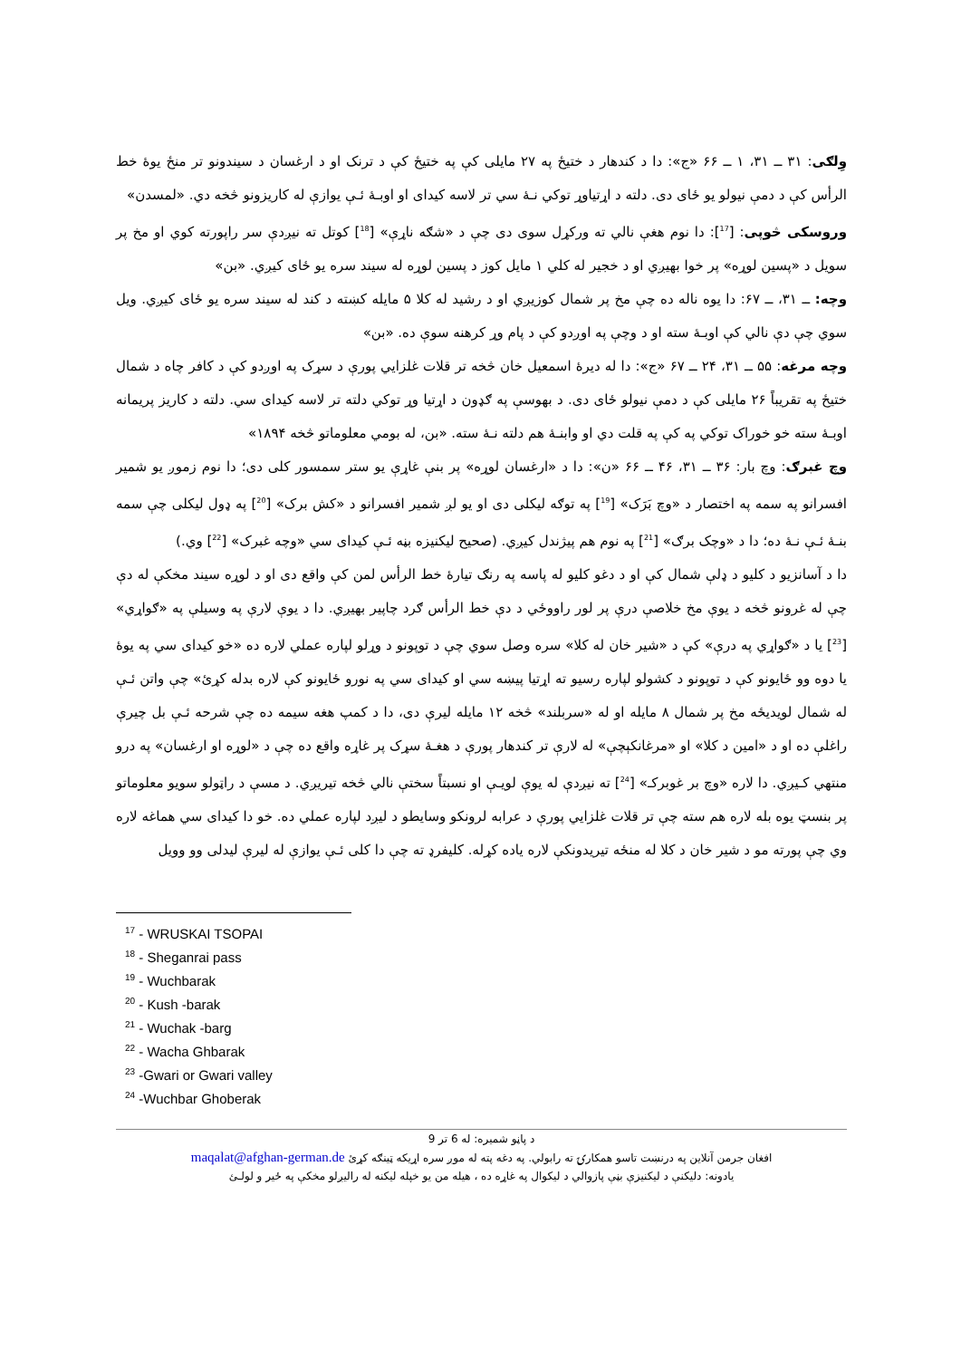وِلګی: ۳۱ ــ ۳۱، ۱ ــ ۶۶ «ج»: دا د کندهار د ختیځ په ۲۷ مایلی کې په ختیځ کې د ترنک او د ارغسان د سیندونو تر منځ یوهٔ خط الرأس کې د دمې نیولو یو ځای دی. دلته د اړتیاوړ توکي نـهٔ سي تر لاسه کیدای او اوبـهٔ ئـې یوازې له کاریزونو څخه دي. «لمسدن»
وروسکی څوپی: [<sup>17</sup>]: دا نوم هغې نالي ته ورکړل سوی دی چې د «شګه ناړې» [<sup>18</sup>] کوتل ته نیږدې سر راپورته کوي او مخ پر سویل د «پسین لوړه» پر خوا بهیږي او د خجیر له کلي ۱ مایل کوز د پسین لوړه له سیند سره یو ځای کیږي. «بن»
وچه: ــ ۳۱، ــ ۶۷: دا یوه ناله ده چې مخ پر شمال کوزیږي او د رشید له کلا ۵ مایله کښته د کند له سیند سره یو ځای کیږي. ویل سوي چې دې نالي کې اوبـهٔ سته او د وچې په اوږدو کې د پام وړ کرهنه سوې ده. «بن»
وچه مرغه: ۵۵ ــ ۳۱، ۲۴ ــ ۶۷ «ج»: دا له دیرهٔ اسمعیل خان څخه تر قلات غلزایي پورې د سړک په اوږدو کې د کافر چاه د شمال ختیځ په تقریباً ۲۶ مایلی کې د دمې نیولو ځای دی. د بهوسې په ګډون د اړتیا وړ توکي دلته تر لاسه کیدای سي. دلته د کاریز پریمانه اوبـهٔ سته خو خوراک توکي په کې په قلت دي او وابنـهٔ هم دلته نـهٔ سته. «بن، له بومي معلوماتو څخه ۱۸۹۴»
وچ غبرګ: وچ بار: ۳۶ ــ ۳۱، ۴۶ ــ ۶۶ «ن»: دا د «ارغسان لوړه» پر بنې غاړې یو ستر سمسور کلی دی؛ دا نوم زموږ یو شمیر افسرانو په سمه په اختصار د «وچ بَرَک» [<sup>19</sup>] په توګه لیکلی دی او یو لږ شمیر افسرانو د «کش برک» [<sup>20</sup>] په ډول لیکلی چې سمه بنـهٔ ئـې نـهٔ ده؛ دا د «وچک برګ» [<sup>21</sup>] په نوم هم پیژندل کیږي. (صحیح لیکنیزه بڼه ئـې کیدای سي «وچه غبرک» [<sup>22</sup>] وي.)
دا د آسانزیو د کلیو د ډلې شمال کې او د دغو کلیو له پاسه په رنګ تیارهٔ خط الرأس لمن کې واقع دی او د لوړه سیند مخکې له دې چې له غرونو څخه د یوې مخ خلاصې درې پر لور راووځي د دې خط الرأس ګرد چاپیر بهیږي. دا د یوې لارې په وسیلې په «ګواړي» [<sup>23</sup>] یا د «ګواړي په درې» کې د «شیر خان له کلا» سره وصل سوي چې د توپونو د وړلو لپاره عملي لاره ده «خو کیدای سي په یوهٔ یا دوه وو ځایونو کې د توپونو د کشولو لپاره رسیو ته اړتیا پیښه سي او کیدای سي په نورو ځایونو کې لاره بدله کړئ» چې واتن ئـې له شمال لویدیځه مخ پر شمال ۸ مایله او له «سربلند» څخه ۱۲ مایله لیرې دی، دا د کمپ هغه سیمه ده چې شرحه ئـې بل چیرې راغلې ده او د «امین د کلا» او «مرغانکېچې» له لارې تر کندهار پورې د هغـهٔ سړک پر غاړه واقع ده چې د «لوړه او ارغسان» په درو منتهي کـیږي. دا لاره «وچ بر غوبرکـ» [<sup>24</sup>] ته نیږدې له یوې لویـې او نسبتاً سختې نالي څخه تیریږي. د مسې د راټولو سویو معلوماتو پر بنسټ یوه بله لاره هم سته چې تر قلات غلزایي پورې د عرابه لرونکو وسایطو د لیږد لپاره عملي ده. خو دا کیدای سي هماغه لاره وي چې پورته مو د شیر خان د کلا له منځه تیریدونکې لاره یاده کړله. کلیفرډ ته چې دا کلی ئـې یوازې له لیرې لیدلی وو وویل
<sup>17</sup> - WRUSKAI TSOPAI
<sup>18</sup> - Sheganrai pass
<sup>19</sup> - Wuchbarak
<sup>20</sup> - Kush -barak
<sup>21</sup> - Wuchak -barg
<sup>22</sup> - Wacha Ghbarak
<sup>23</sup> -Gwari or Gwari valley
<sup>24</sup> -Wuchbar Ghoberak
د پاڼو شمیره: له 6 تر 9
افغان جرمن آنلاین په درنښت تاسو همکارۍ ته رابولي. په دغه پته له موږ سره اړیکه ټینګه کړئ maqalat@afghan-german.de
یادونه: دلیکنې د لیکنیزې بڼې پازوالي د لیکوال په غاړه ده ، هیله من یو خپله لیکنه له رالیږلو مخکې په ځیر و لولـئ